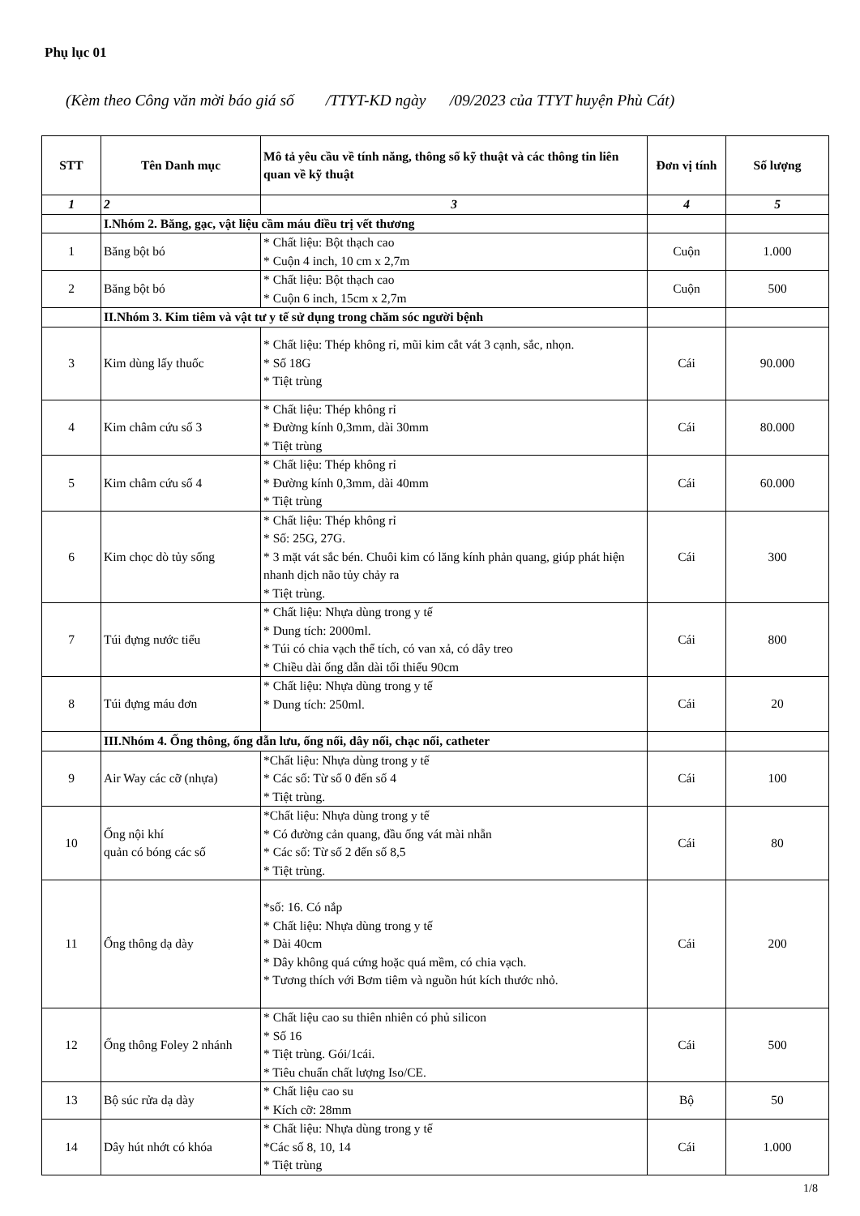Phụ lục 01
(Kèm theo Công văn mời báo giá số /TTYT-KD ngày /09/2023 của TTYT huyện Phù Cát)
| STT | Tên Danh mục | Mô tả yêu cầu về tính năng, thông số kỹ thuật và các thông tin liên quan về kỹ thuật | Đơn vị tính | Số lượng |
| --- | --- | --- | --- | --- |
| 1 | 2 | 3 | 4 | 5 |
| | I.Nhóm 2. Băng, gạc, vật liệu cầm máu điều trị vết thương | | | |
| 1 | Băng bột bó | * Chất liệu: Bột thạch cao * Cuộn 4 inch, 10 cm x 2,7m | Cuộn | 1.000 |
| 2 | Băng bột bó | * Chất liệu: Bột thạch cao * Cuộn 6 inch, 15cm x 2,7m | Cuộn | 500 |
| | II.Nhóm 3. Kim tiêm và vật tư y tế sử dụng trong chăm sóc người bệnh | | | |
| 3 | Kim dùng lấy thuốc | * Chất liệu: Thép không rỉ, mũi kim cắt vát 3 cạnh, sắc, nhọn. * Số 18G * Tiệt trùng | Cái | 90.000 |
| 4 | Kim châm cứu số 3 | * Chất liệu: Thép không rỉ * Đường kính 0,3mm, dài 30mm * Tiệt trùng | Cái | 80.000 |
| 5 | Kim châm cứu số 4 | * Chất liệu: Thép không rỉ * Đường kính 0,3mm, dài 40mm * Tiệt trùng | Cái | 60.000 |
| 6 | Kim chọc dò tủy sống | * Chất liệu: Thép không rỉ * Số: 25G, 27G. * 3 mặt vát sắc bén. Chuôi kim có lăng kính phản quang, giúp phát hiện nhanh dịch não tủy chảy ra * Tiệt trùng. | Cái | 300 |
| 7 | Túi đựng nước tiểu | * Chất liệu: Nhựa dùng trong y tế * Dung tích: 2000ml. * Túi có chia vạch thể tích, có van xả, có dây treo * Chiều dài ống dẫn dài tối thiểu 90cm | Cái | 800 |
| 8 | Túi đựng máu đơn | * Chất liệu: Nhựa dùng trong y tế * Dung tích: 250ml. | Cái | 20 |
| | III.Nhóm 4. Ống thông, ống dẫn lưu, ống nối, dây nối, chạc nối, catheter | | | |
| 9 | Air Way các cỡ (nhựa) | *Chất liệu: Nhựa dùng trong y tế * Các số: Từ số 0 đến số 4 * Tiệt trùng. | Cái | 100 |
| 10 | Ống nội khí quản có bóng các số | *Chất liệu: Nhựa dùng trong y tế * Có đường cản quang, đầu ống vát mài nhẵn * Các số: Từ số 2 đến số 8,5 * Tiệt trùng. | Cái | 80 |
| 11 | Ống thông dạ dày | *số: 16. Có nắp * Chất liệu: Nhựa dùng trong y tế * Dài 40cm * Dây không quá cứng hoặc quá mềm, có chia vạch. * Tương thích với Bơm tiêm và nguồn hút kích thước nhỏ. | Cái | 200 |
| 12 | Ống thông Foley 2 nhánh | * Chất liệu cao su thiên nhiên có phủ silicon * Số 16 * Tiệt trùng. Gói/1cái. * Tiêu chuẩn chất lượng Iso/CE. | Cái | 500 |
| 13 | Bộ súc rửa dạ dày | * Chất liệu cao su * Kích cỡ: 28mm | Bộ | 50 |
| 14 | Dây hút nhớt có khóa | * Chất liệu: Nhựa dùng trong y tế *Các số 8, 10, 14 * Tiệt trùng | Cái | 1.000 |
1/8